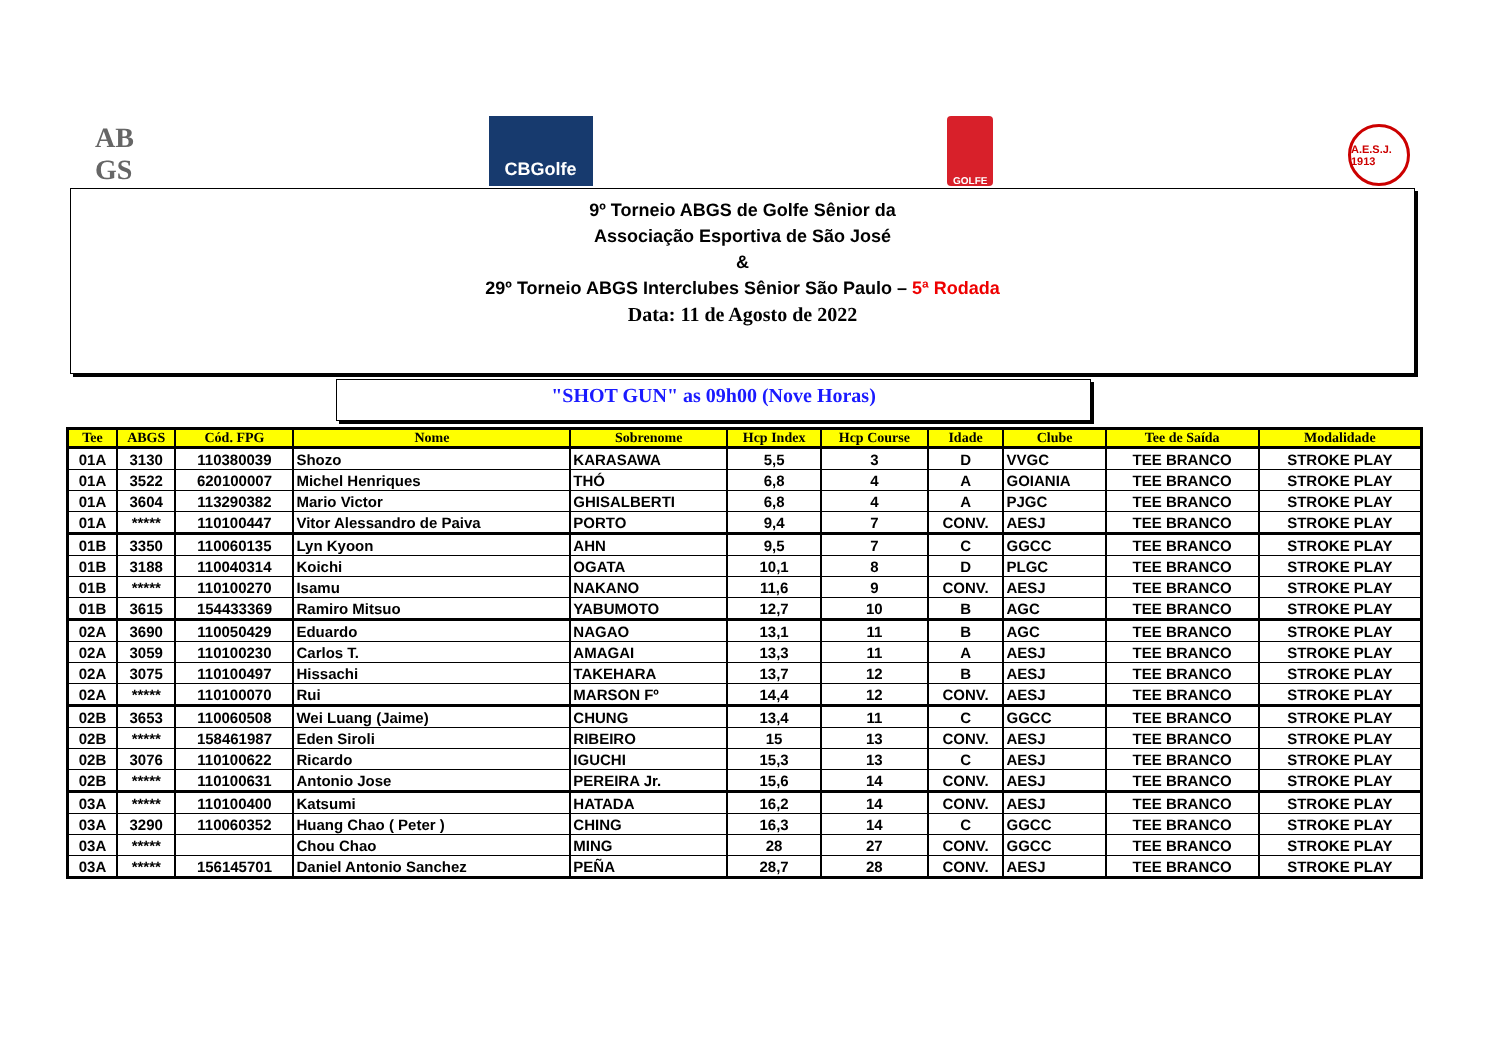AB
GS
CBGolfe
GOLFE
A.E.S.J. 1913
9º Torneio ABGS de Golfe Sênior da
Associação Esportiva de São José
&
29º Torneio ABGS Interclubes Sênior São Paulo – 5ª Rodada
Data: 11 de Agosto de 2022
"SHOT GUN" as 09h00 (Nove Horas)
| Tee | ABGS | Cód. FPG | Nome | Sobrenome | Hcp Index | Hcp Course | Idade | Clube | Tee de Saída | Modalidade |
| --- | --- | --- | --- | --- | --- | --- | --- | --- | --- | --- |
| 01A | 3130 | 110380039 | Shozo | KARASAWA | 5,5 | 3 | D | VVGC | TEE BRANCO | STROKE PLAY |
| 01A | 3522 | 620100007 | Michel Henriques | THÓ | 6,8 | 4 | A | GOIANIA | TEE BRANCO | STROKE PLAY |
| 01A | 3604 | 113290382 | Mario Victor | GHISALBERTI | 6,8 | 4 | A | PJGC | TEE BRANCO | STROKE PLAY |
| 01A | ***** | 110100447 | Vitor Alessandro de Paiva | PORTO | 9,4 | 7 | CONV. | AESJ | TEE BRANCO | STROKE PLAY |
| 01B | 3350 | 110060135 | Lyn Kyoon | AHN | 9,5 | 7 | C | GGCC | TEE BRANCO | STROKE PLAY |
| 01B | 3188 | 110040314 | Koichi | OGATA | 10,1 | 8 | D | PLGC | TEE BRANCO | STROKE PLAY |
| 01B | ***** | 110100270 | Isamu | NAKANO | 11,6 | 9 | CONV. | AESJ | TEE BRANCO | STROKE PLAY |
| 01B | 3615 | 154433369 | Ramiro Mitsuo | YABUMOTO | 12,7 | 10 | B | AGC | TEE BRANCO | STROKE PLAY |
| 02A | 3690 | 110050429 | Eduardo | NAGAO | 13,1 | 11 | B | AGC | TEE BRANCO | STROKE PLAY |
| 02A | 3059 | 110100230 | Carlos T. | AMAGAI | 13,3 | 11 | A | AESJ | TEE BRANCO | STROKE PLAY |
| 02A | 3075 | 110100497 | Hissachi | TAKEHARA | 13,7 | 12 | B | AESJ | TEE BRANCO | STROKE PLAY |
| 02A | ***** | 110100070 | Rui | MARSON Fº | 14,4 | 12 | CONV. | AESJ | TEE BRANCO | STROKE PLAY |
| 02B | 3653 | 110060508 | Wei Luang (Jaime) | CHUNG | 13,4 | 11 | C | GGCC | TEE BRANCO | STROKE PLAY |
| 02B | ***** | 158461987 | Eden Siroli | RIBEIRO | 15 | 13 | CONV. | AESJ | TEE BRANCO | STROKE PLAY |
| 02B | 3076 | 110100622 | Ricardo | IGUCHI | 15,3 | 13 | C | AESJ | TEE BRANCO | STROKE PLAY |
| 02B | ***** | 110100631 | Antonio Jose | PEREIRA Jr. | 15,6 | 14 | CONV. | AESJ | TEE BRANCO | STROKE PLAY |
| 03A | ***** | 110100400 | Katsumi | HATADA | 16,2 | 14 | CONV. | AESJ | TEE BRANCO | STROKE PLAY |
| 03A | 3290 | 110060352 | Huang Chao ( Peter ) | CHING | 16,3 | 14 | C | GGCC | TEE BRANCO | STROKE PLAY |
| 03A | ***** | | Chou Chao | MING | 28 | 27 | CONV. | GGCC | TEE BRANCO | STROKE PLAY |
| 03A | ***** | 156145701 | Daniel Antonio Sanchez | PEÑA | 28,7 | 28 | CONV. | AESJ | TEE BRANCO | STROKE PLAY |